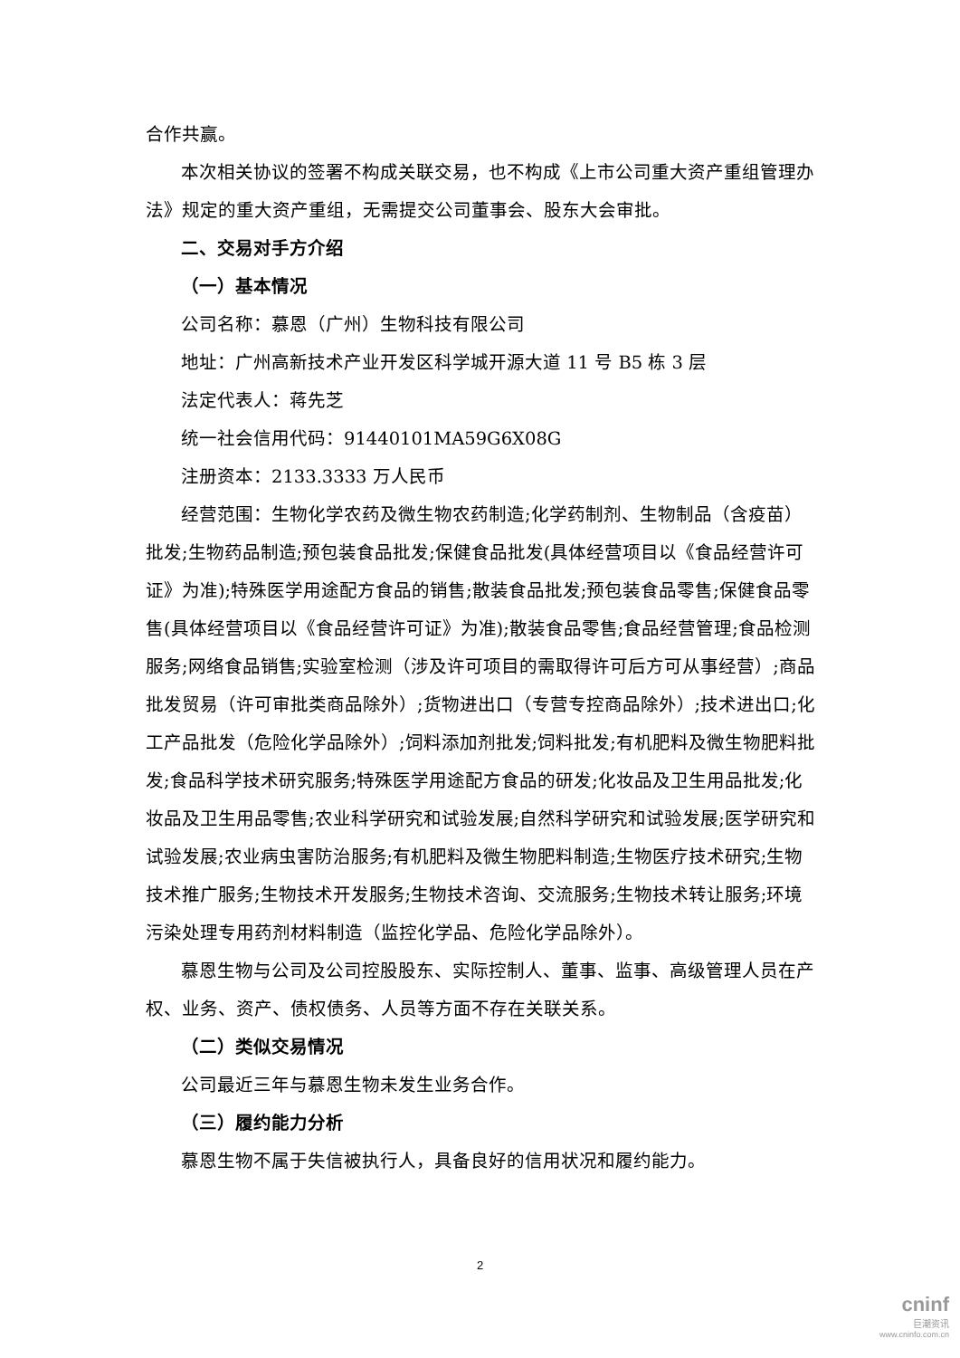合作共赢。
本次相关协议的签署不构成关联交易，也不构成《上市公司重大资产重组管理办法》规定的重大资产重组，无需提交公司董事会、股东大会审批。
二、交易对手方介绍
（一）基本情况
公司名称：慕恩（广州）生物科技有限公司
地址：广州高新技术产业开发区科学城开源大道 11 号 B5 栋 3 层
法定代表人：蒋先芝
统一社会信用代码：91440101MA59G6X08G
注册资本：2133.3333 万人民币
经营范围：生物化学农药及微生物农药制造;化学药制剂、生物制品（含疫苗）批发;生物药品制造;预包装食品批发;保健食品批发(具体经营项目以《食品经营许可证》为准);特殊医学用途配方食品的销售;散装食品批发;预包装食品零售;保健食品零售(具体经营项目以《食品经营许可证》为准);散装食品零售;食品经营管理;食品检测服务;网络食品销售;实验室检测（涉及许可项目的需取得许可后方可从事经营）;商品批发贸易（许可审批类商品除外）;货物进出口（专营专控商品除外）;技术进出口;化工产品批发（危险化学品除外）;饲料添加剂批发;饲料批发;有机肥料及微生物肥料批发;食品科学技术研究服务;特殊医学用途配方食品的研发;化妆品及卫生用品批发;化妆品及卫生用品零售;农业科学研究和试验发展;自然科学研究和试验发展;医学研究和试验发展;农业病虫害防治服务;有机肥料及微生物肥料制造;生物医疗技术研究;生物技术推广服务;生物技术开发服务;生物技术咨询、交流服务;生物技术转让服务;环境污染处理专用药剂材料制造（监控化学品、危险化学品除外）。
慕恩生物与公司及公司控股股东、实际控制人、董事、监事、高级管理人员在产权、业务、资产、债权债务、人员等方面不存在关联关系。
（二）类似交易情况
公司最近三年与慕恩生物未发生业务合作。
（三）履约能力分析
慕恩生物不属于失信被执行人，具备良好的信用状况和履约能力。
2
cninf
巨潮资讯
www.cninfo.com.cn